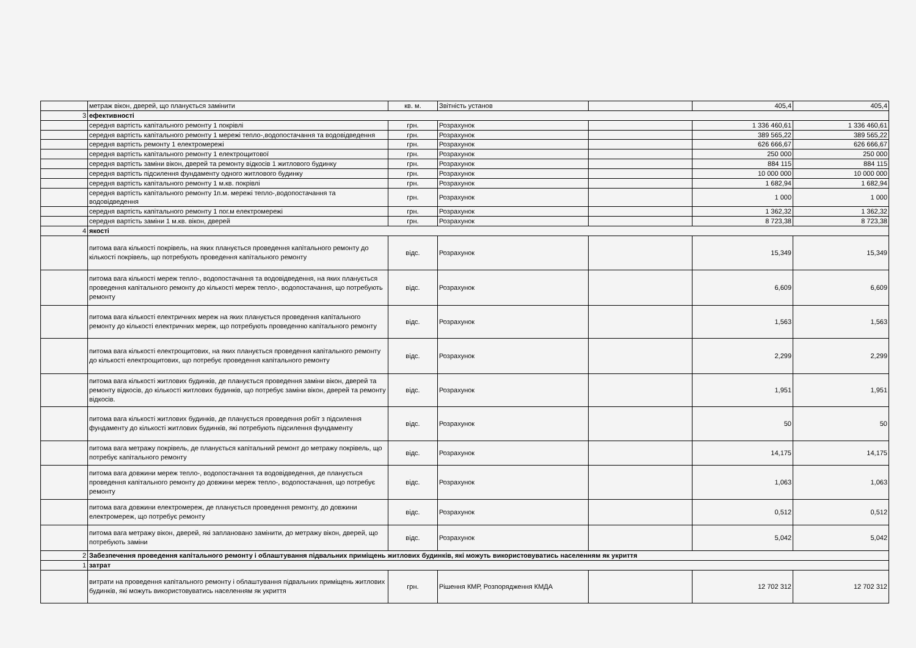| | метраж вікон, дверей, що планується замінити | кв. м. | Звітність установ | | 405,4 | 405,4 |
| 3 | ефективності | | | | | |
| | середня вартість капітального ремонту 1 покрівлі | грн. | Розрахунок | | 1 336 460,61 | 1 336 460,61 |
| | середня вартість капітального ремонту 1 мережі тепло-,водопостачання та водовідведення | грн. | Розрахунок | | 389 565,22 | 389 565,22 |
| | середня вартість ремонту 1 електромережі | грн. | Розрахунок | | 626 666,67 | 626 666,67 |
| | середня вартість капітального ремонту 1 електрощитової | грн. | Розрахунок | | 250 000 | 250 000 |
| | середня вартість заміни вікон, дверей та ремонту відкосів 1 житлового будинку | грн. | Розрахунок | | 884 115 | 884 115 |
| | середня вартість підсилення фундаменту одного житлового будинку | грн. | Розрахунок | | 10 000 000 | 10 000 000 |
| | середня вартість капітального ремонту 1 м.кв. покрівлі | грн. | Розрахунок | | 1 682,94 | 1 682,94 |
| | середня вартість капітального ремонту 1п.м. мережі тепло-,водопостачання та водовідведення | грн. | Розрахунок | | 1 000 | 1 000 |
| | середня вартість капітального ремонту 1 пог.м електромережі | грн. | Розрахунок | | 1 362,32 | 1 362,32 |
| | середня вартість заміни 1 м.кв. вікон, дверей | грн. | Розрахунок | | 8 723,38 | 8 723,38 |
| 4 | якості | | | | | |
| | питома вага кількості покрівель, на яких планується проведення капітального ремонту до кількості покрівель, що потребують проведення капітального ремонту | відс. | Розрахунок | | 15,349 | 15,349 |
| | питома вага кількості мереж тепло-, водопостачання та водовідведення, на яких планується проведення капітального ремонту до кількості мереж тепло-, водопостачання, що потребують ремонту | відс. | Розрахунок | | 6,609 | 6,609 |
| | питома вага кількості електричних мереж на яких планується проведення капітального ремонту до кількості електричних мереж, що потребують проведенню капітального ремонту | відс. | Розрахунок | | 1,563 | 1,563 |
| | питома вага кількості електрощитових, на яких планується проведення капітального ремонту до кількості електрощитових, що потребує проведення капітального ремонту | відс. | Розрахунок | | 2,299 | 2,299 |
| | питома вага кількості житлових будинків, де планується проведення заміни вікон, дверей та ремонту відкосів, до кількості житлових будинків, що потребує заміни вікон, дверей та ремонту відкосів. | відс. | Розрахунок | | 1,951 | 1,951 |
| | питома вага кількості житлових будинків, де планується проведення робіт з підсилення фундаменту до кількості житлових будинків, які потребують підсилення фундаменту | відс. | Розрахунок | | 50 | 50 |
| | питома вага метражу покрівель, де планується капітальний ремонт до метражу покрівель, що потребує капітального ремонту | відс. | Розрахунок | | 14,175 | 14,175 |
| | питома вага довжини мереж тепло-, водопостачання та водовідведення, де планується проведення капітального ремонту до довжини мереж тепло-, водопостачання, що потребує ремонту | відс. | Розрахунок | | 1,063 | 1,063 |
| | питома вага довжини електромереж, де планується проведення ремонту, до довжини електромереж, що потребує ремонту | відс. | Розрахунок | | 0,512 | 0,512 |
| | питома вага метражу вікон, дверей, які заплановано замінити, до метражу вікон, дверей, що потребують заміни | відс. | Розрахунок | | 5,042 | 5,042 |
| 2 | Забезпечення проведення капітального ремонту і облаштування підвальних приміщень житлових будинків, які можуть використовуватись населенням як укриття | | | | | |
| 1 | затрат | | | | | |
| | витрати на проведення капітального ремонту і облаштування підвальних приміщень житлових будинків, які можуть використовуватись населенням як укриття | грн. | Рішення КМР, Розпорядження КМДА | | 12 702 312 | 12 702 312 |